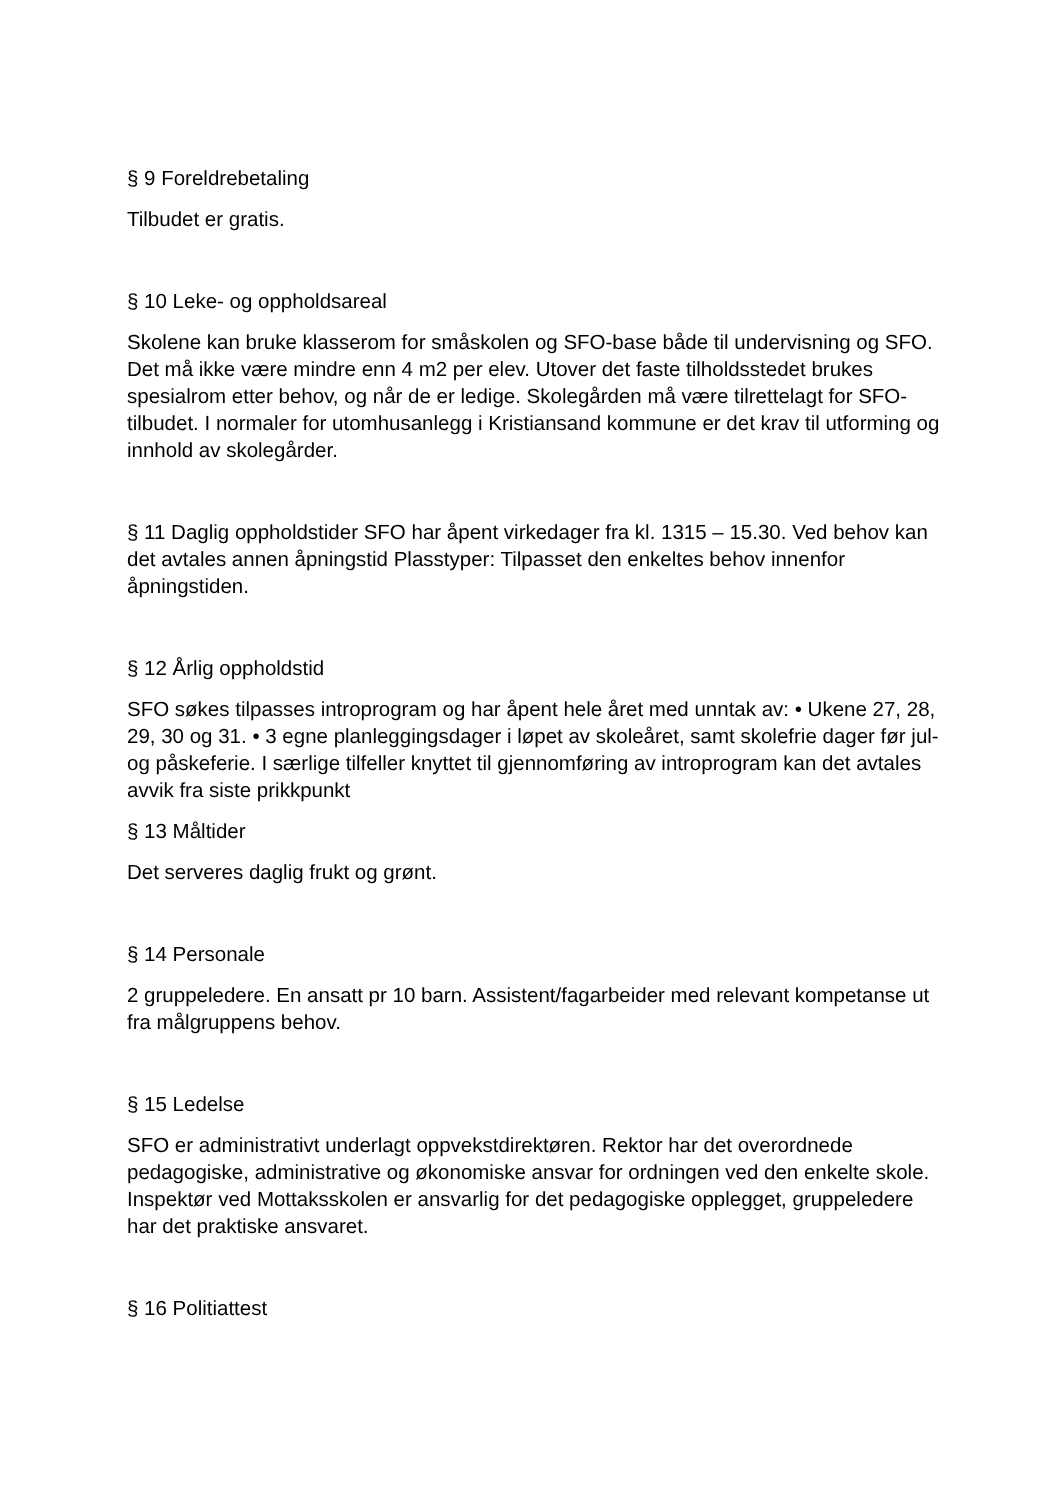§ 9 Foreldrebetaling
Tilbudet er gratis.
§ 10 Leke- og oppholdsareal
Skolene kan bruke klasserom for småskolen og SFO-base både til undervisning og SFO. Det må ikke være mindre enn 4 m2 per elev. Utover det faste tilholdsstedet brukes spesialrom etter behov, og når de er ledige. Skolegården må være tilrettelagt for SFO-tilbudet. I normaler for utomhusanlegg i Kristiansand kommune er det krav til utforming og innhold av skolegårder.
§ 11 Daglig oppholdstider SFO har åpent virkedager fra kl. 1315 – 15.30. Ved behov kan det avtales annen åpningstid Plasstyper: Tilpasset den enkeltes behov innenfor åpningstiden.
§ 12 Årlig oppholdstid
SFO søkes tilpasses introprogram og har åpent hele året med unntak av: • Ukene 27, 28, 29, 30 og 31. • 3 egne planleggingsdager i løpet av skoleåret, samt skolefrie dager før jul- og påskeferie. I særlige tilfeller knyttet til gjennomføring av introprogram kan det avtales avvik fra siste prikkpunkt
§ 13 Måltider
Det serveres daglig frukt og grønt.
§ 14 Personale
2 gruppeledere. En ansatt pr 10 barn. Assistent/fagarbeider med relevant kompetanse ut fra målgruppens behov.
§ 15 Ledelse
SFO er administrativt underlagt oppvekstdirektøren. Rektor har det overordnede pedagogiske, administrative og økonomiske ansvar for ordningen ved den enkelte skole. Inspektør ved Mottaksskolen er ansvarlig for det pedagogiske opplegget, gruppeledere har det praktiske ansvaret.
§ 16 Politiattest